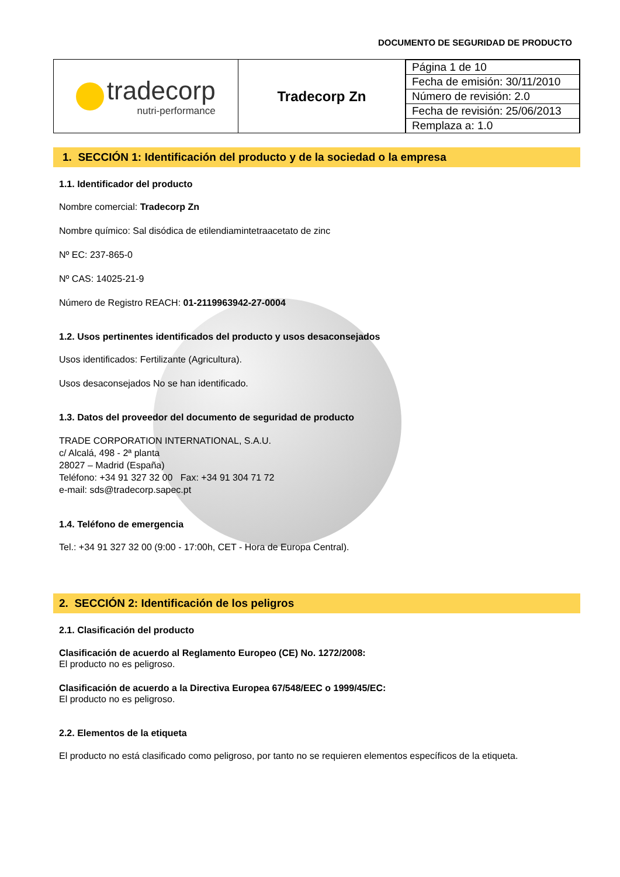DOCUMENTO DE SEGURIDAD DE PRODUCTO
| tradecorp nutri-performance | Tradecorp Zn | / Página 1 de 10 / / Fecha de emisión: 30/11/2010 / / Número de revisión: 2.0 / / Fecha de revisión: 25/06/2013 / / Remplaza a: 1.0 / |
1. SECCIÓN 1: Identificación del producto y de la sociedad o la empresa
1.1. Identificador del producto
Nombre comercial: Tradecorp Zn
Nombre químico: Sal disódica de etilendiamintetraacetato de zinc
Nº EC: 237-865-0
Nº CAS: 14025-21-9
Número de Registro REACH: 01-2119963942-27-0004
1.2. Usos pertinentes identificados del producto y usos desaconsejados
Usos identificados: Fertilizante (Agricultura).
Usos desaconsejados No se han identificado.
1.3. Datos del proveedor del documento de seguridad de producto
TRADE CORPORATION INTERNATIONAL, S.A.U.
c/ Alcalá, 498 - 2ª planta
28027 – Madrid (España)
Teléfono: +34 91 327 32 00 Fax: +34 91 304 71 72
e-mail: sds@tradecorp.sapec.pt
1.4. Teléfono de emergencia
Tel.: +34 91 327 32 00 (9:00 - 17:00h, CET - Hora de Europa Central).
2. SECCIÓN 2: Identificación de los peligros
2.1. Clasificación del producto
Clasificación de acuerdo al Reglamento Europeo (CE) No. 1272/2008:
El producto no es peligroso.
Clasificación de acuerdo a la Directiva Europea 67/548/EEC o 1999/45/EC:
El producto no es peligroso.
2.2. Elementos de la etiqueta
El producto no está clasificado como peligroso, por tanto no se requieren elementos específicos de la etiqueta.